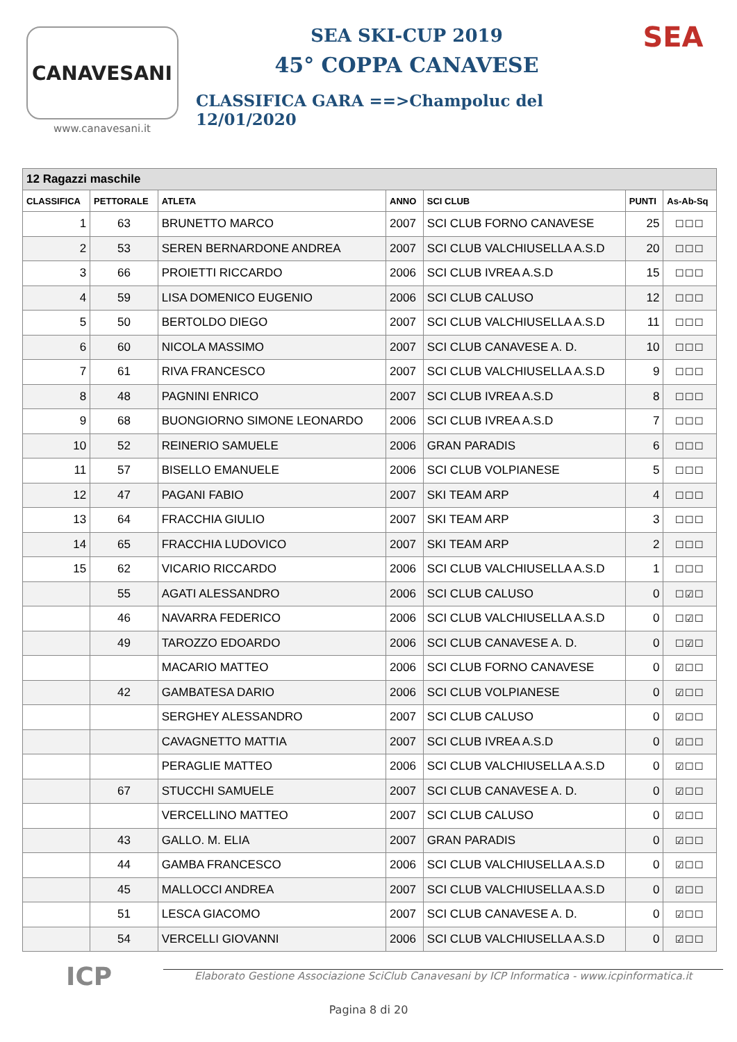CANAVESANI
www.canavesani.it
SEA SKI-CUP 2019
45° COPPA CANAVESE
CLASSIFICA GARA ==>Champoluc del 12/01/2020
SEA
| 12 Ragazzi maschile | | | | | | |
| --- | --- | --- | --- | --- | --- | --- |
| CLASSIFICA | PETTORALE | ATLETA | ANNO | SCI CLUB | PUNTI | As-Ab-Sq |
| 1 | 63 | BRUNETTO MARCO | 2007 | SCI CLUB FORNO CANAVESE | 25 | ☐☐☐ |
| 2 | 53 | SEREN BERNARDONE ANDREA | 2007 | SCI CLUB VALCHIUSELLA A.S.D | 20 | ☐☐☐ |
| 3 | 66 | PROIETTI RICCARDO | 2006 | SCI CLUB IVREA A.S.D | 15 | ☐☐☐ |
| 4 | 59 | LISA DOMENICO EUGENIO | 2006 | SCI CLUB CALUSO | 12 | ☐☐☐ |
| 5 | 50 | BERTOLDO DIEGO | 2007 | SCI CLUB VALCHIUSELLA A.S.D | 11 | ☐☐☐ |
| 6 | 60 | NICOLA MASSIMO | 2007 | SCI CLUB CANAVESE A. D. | 10 | ☐☐☐ |
| 7 | 61 | RIVA FRANCESCO | 2007 | SCI CLUB VALCHIUSELLA A.S.D | 9 | ☐☐☐ |
| 8 | 48 | PAGNINI ENRICO | 2007 | SCI CLUB IVREA A.S.D | 8 | ☐☐☐ |
| 9 | 68 | BUONGIORNO SIMONE LEONARDO | 2006 | SCI CLUB IVREA A.S.D | 7 | ☐☐☐ |
| 10 | 52 | REINERIO SAMUELE | 2006 | GRAN PARADIS | 6 | ☐☐☐ |
| 11 | 57 | BISELLO EMANUELE | 2006 | SCI CLUB VOLPIANESE | 5 | ☐☐☐ |
| 12 | 47 | PAGANI FABIO | 2007 | SKI TEAM ARP | 4 | ☐☐☐ |
| 13 | 64 | FRACCHIA GIULIO | 2007 | SKI TEAM ARP | 3 | ☐☐☐ |
| 14 | 65 | FRACCHIA LUDOVICO | 2007 | SKI TEAM ARP | 2 | ☐☐☐ |
| 15 | 62 | VICARIO RICCARDO | 2006 | SCI CLUB VALCHIUSELLA A.S.D | 1 | ☐☐☐ |
| | 55 | AGATI ALESSANDRO | 2006 | SCI CLUB CALUSO | 0 | ☐☑☐ |
| | 46 | NAVARRA FEDERICO | 2006 | SCI CLUB VALCHIUSELLA A.S.D | 0 | ☐☑☐ |
| | 49 | TAROZZO EDOARDO | 2006 | SCI CLUB CANAVESE A. D. | 0 | ☐☑☐ |
| | | MACARIO MATTEO | 2006 | SCI CLUB FORNO CANAVESE | 0 | ☑☐☐ |
| | 42 | GAMBATESA DARIO | 2006 | SCI CLUB VOLPIANESE | 0 | ☑☐☐ |
| | | SERGHEY ALESSANDRO | 2007 | SCI CLUB CALUSO | 0 | ☑☐☐ |
| | | CAVAGNETTO MATTIA | 2007 | SCI CLUB IVREA A.S.D | 0 | ☑☐☐ |
| | | PERAGLIE MATTEO | 2006 | SCI CLUB VALCHIUSELLA A.S.D | 0 | ☑☐☐ |
| | 67 | STUCCHI SAMUELE | 2007 | SCI CLUB CANAVESE A. D. | 0 | ☑☐☐ |
| | | VERCELLINO MATTEO | 2007 | SCI CLUB CALUSO | 0 | ☑☐☐ |
| | 43 | GALLO. M. ELIA | 2007 | GRAN PARADIS | 0 | ☑☐☐ |
| | 44 | GAMBA FRANCESCO | 2006 | SCI CLUB VALCHIUSELLA A.S.D | 0 | ☑☐☐ |
| | 45 | MALLOCCI ANDREA | 2007 | SCI CLUB VALCHIUSELLA A.S.D | 0 | ☑☐☐ |
| | 51 | LESCA GIACOMO | 2007 | SCI CLUB CANAVESE A. D. | 0 | ☑☐☐ |
| | 54 | VERCELLI GIOVANNI | 2006 | SCI CLUB VALCHIUSELLA A.S.D | 0 | ☑☐☐ |
ICP
Elaborato Gestione Associazione SciClub Canavesani by ICP Informatica - www.icpinformatica.it
Pagina 8 di 20